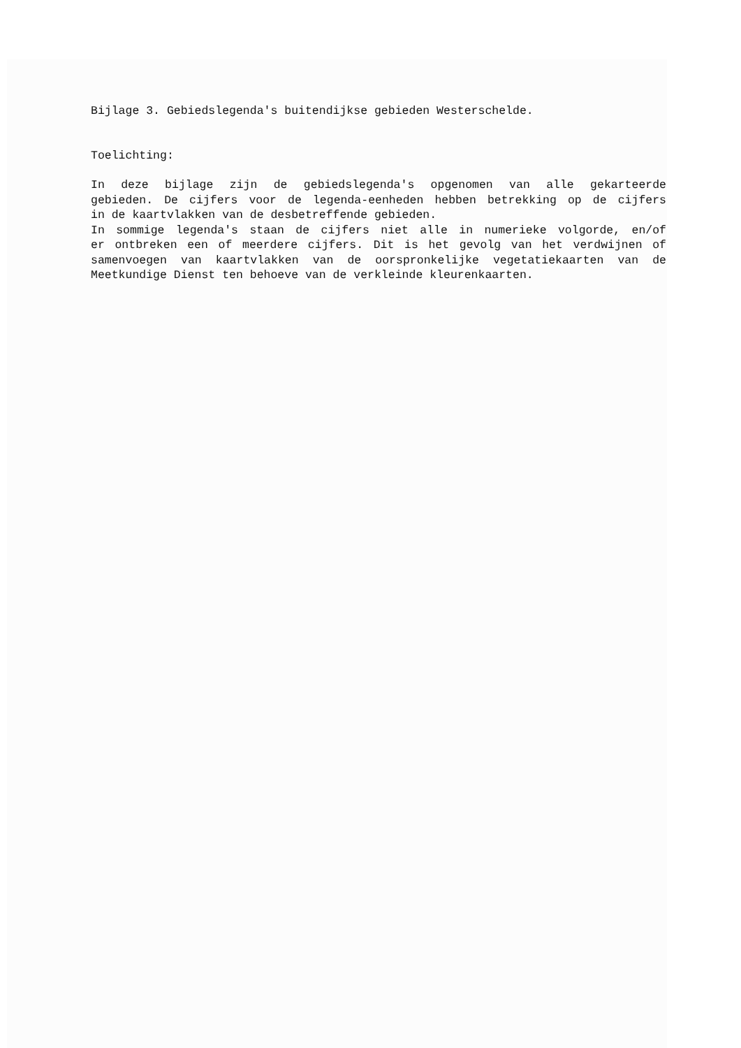Bijlage 3. Gebiedslegenda's buitendijkse gebieden Westerschelde.
Toelichting:
In deze bijlage zijn de gebiedslegenda's opgenomen van alle gekarteerde
gebieden. De cijfers voor de legenda-eenheden hebben betrekking op de cijfers
in de kaartvlakken van de desbetreffende gebieden.
In sommige legenda's staan de cijfers niet alle in numerieke volgorde, en/of
er ontbreken een of meerdere cijfers. Dit is het gevolg van het verdwijnen of
samenvoegen van kaartvlakken van de oorspronkelijke vegetatiekaarten van de
Meetkundige Dienst ten behoeve van de verkleinde kleurenkaarten.